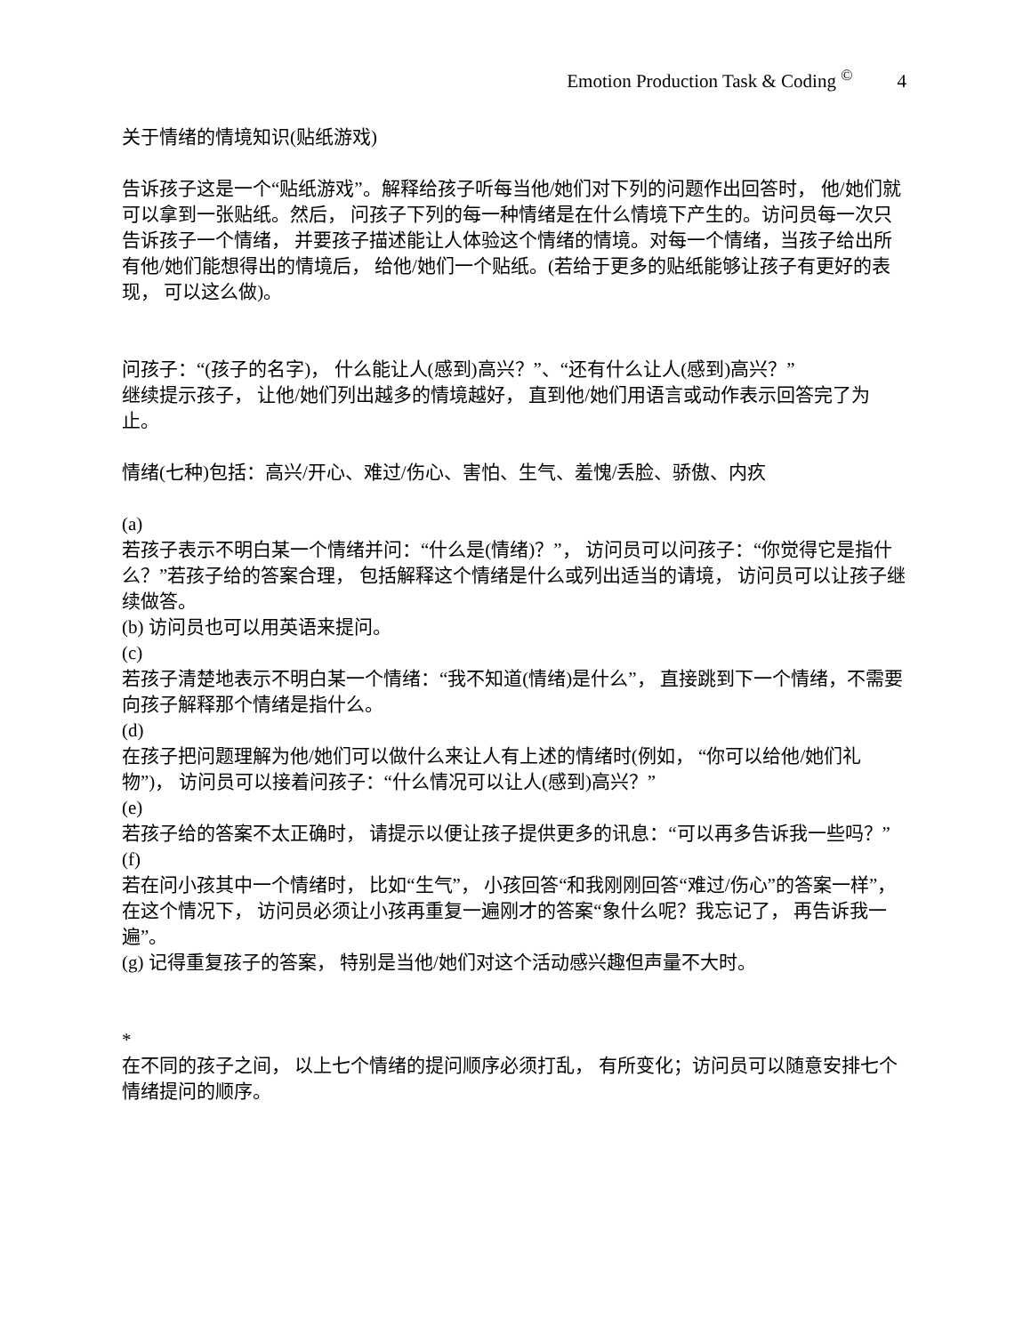Emotion Production Task & Coding <sup>©</sup> 4
关于情绪的情境知识(贴纸游戏)
告诉孩子这是一个“贴纸游戏”。解释给孩子听每当他/她们对下列的问题作出回答时， 他/她们就可以拿到一张贴纸。然后， 问孩子下列的每一种情绪是在什么情境下产生的。访问员每一次只告诉孩子一个情绪， 并要孩子描述能让人体验这个情绪的情境。对每一个情绪，当孩子给出所有他/她们能想得出的情境后， 给他/她们一个贴纸。(若给于更多的贴纸能够让孩子有更好的表现， 可以这么做)。
问孩子：“(孩子的名字)， 什么能让人(感到)高兴？”、“还有什么让人(感到)高兴？”
继续提示孩子， 让他/她们列出越多的情境越好， 直到他/她们用语言或动作表示回答完了为止。
情绪(七种)包括：高兴/开心、难过/伤心、害怕、生气、羞愧/丢脸、骄傲、内疚
(a)
若孩子表示不明白某一个情绪并问：“什么是(情绪)？”， 访问员可以问孩子：“你觉得它是指什么？”若孩子给的答案合理， 包括解释这个情绪是什么或列出适当的请境， 访问员可以让孩子继续做答。
(b) 访问员也可以用英语来提问。
(c)
若孩子清楚地表示不明白某一个情绪：“我不知道(情绪)是什么”， 直接跳到下一个情绪，不需要向孩子解释那个情绪是指什么。
(d)
在孩子把问题理解为他/她们可以做什么来让人有上述的情绪时(例如， “你可以给他/她们礼物”)， 访问员可以接着问孩子：“什么情况可以让人(感到)高兴？”
(e)
若孩子给的答案不太正确时， 请提示以便让孩子提供更多的讯息：“可以再多告诉我一些吗？”
(f)
若在问小孩其中一个情绪时， 比如“生气”， 小孩回答“和我刚刚回答“难过/伤心”的答案一样”， 在这个情况下， 访问员必须让小孩再重复一遍刚才的答案“象什么呢？我忘记了， 再告诉我一遍”。
(g) 记得重复孩子的答案， 特别是当他/她们对这个活动感兴趣但声量不大时。
*
在不同的孩子之间， 以上七个情绪的提问顺序必须打乱， 有所变化；访问员可以随意安排七个情绪提问的顺序。